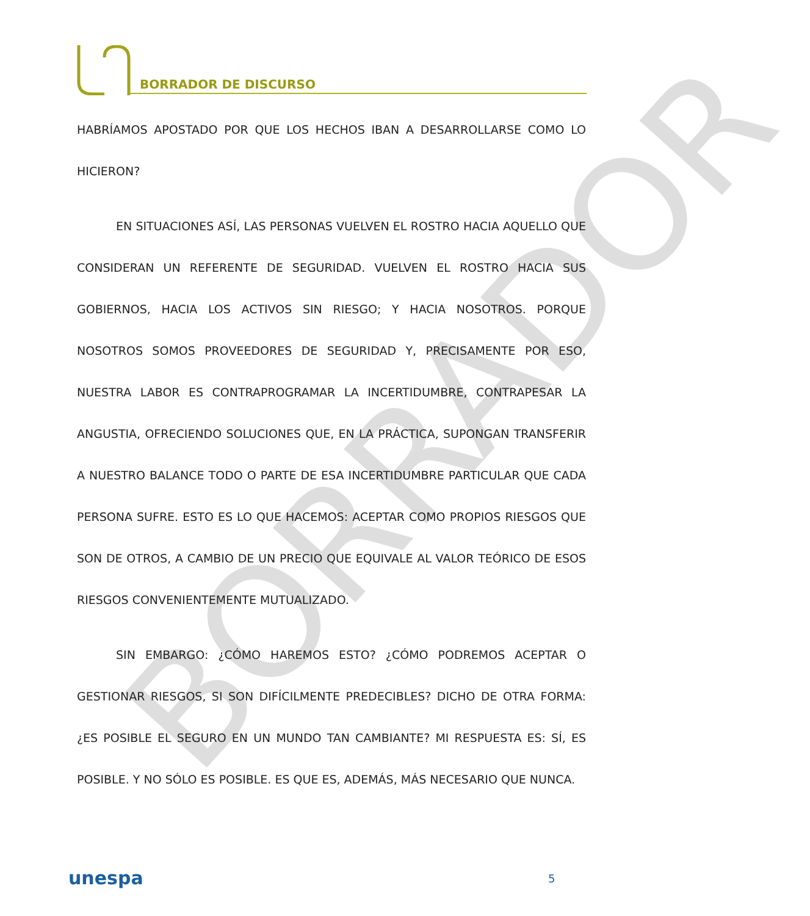BORRADOR DE DISCURSO
BORRADOR
HABRÍAMOS APOSTADO POR QUE LOS HECHOS IBAN A DESARROLLARSE COMO LO HICIERON?
EN SITUACIONES ASÍ, LAS PERSONAS VUELVEN EL ROSTRO HACIA AQUELLO QUE CONSIDERAN UN REFERENTE DE SEGURIDAD. VUELVEN EL ROSTRO HACIA SUS GOBIERNOS, HACIA LOS ACTIVOS SIN RIESGO; Y HACIA NOSOTROS. PORQUE NOSOTROS SOMOS PROVEEDORES DE SEGURIDAD Y, PRECISAMENTE POR ESO, NUESTRA LABOR ES CONTRAPROGRAMAR LA INCERTIDUMBRE, CONTRAPESAR LA ANGUSTIA, OFRECIENDO SOLUCIONES QUE, EN LA PRÁCTICA, SUPONGAN TRANSFERIR A NUESTRO BALANCE TODO O PARTE DE ESA INCERTIDUMBRE PARTICULAR QUE CADA PERSONA SUFRE. ESTO ES LO QUE HACEMOS: ACEPTAR COMO PROPIOS RIESGOS QUE SON DE OTROS, A CAMBIO DE UN PRECIO QUE EQUIVALE AL VALOR TEÓRICO DE ESOS RIESGOS CONVENIENTEMENTE MUTUALIZADO.
SIN EMBARGO: ¿CÓMO HAREMOS ESTO? ¿CÓMO PODREMOS ACEPTAR O GESTIONAR RIESGOS, SI SON DIFÍCILMENTE PREDECIBLES? DICHO DE OTRA FORMA: ¿ES POSIBLE EL SEGURO EN UN MUNDO TAN CAMBIANTE? MI RESPUESTA ES: SÍ, ES POSIBLE. Y NO SÓLO ES POSIBLE. ES QUE ES, ADEMÁS, MÁS NECESARIO QUE NUNCA.
unespa 5